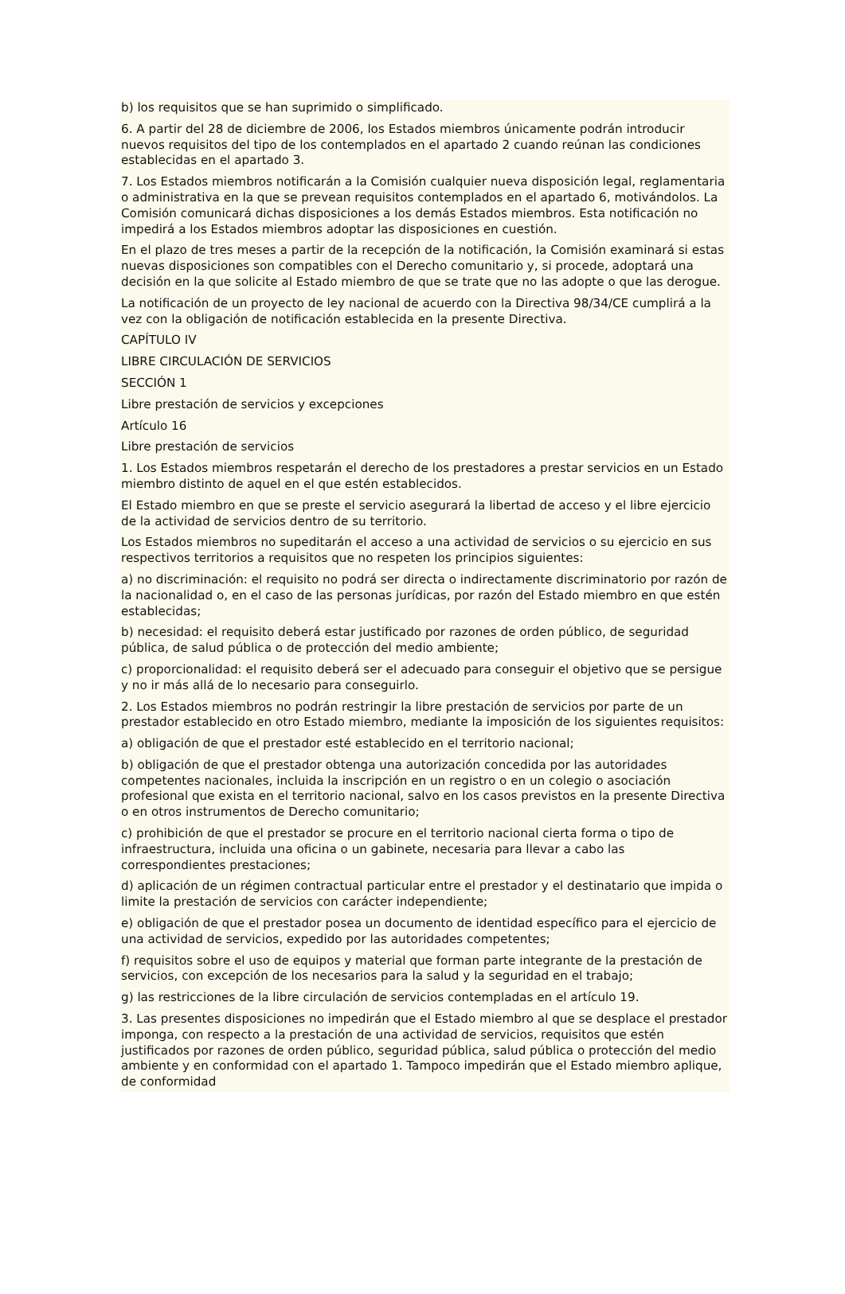b) los requisitos que se han suprimido o simplificado.
6. A partir del 28 de diciembre de 2006, los Estados miembros únicamente podrán introducir nuevos requisitos del tipo de los contemplados en el apartado 2 cuando reúnan las condiciones establecidas en el apartado 3.
7. Los Estados miembros notificarán a la Comisión cualquier nueva disposición legal, reglamentaria o administrativa en la que se prevean requisitos contemplados en el apartado 6, motivándolos. La Comisión comunicará dichas disposiciones a los demás Estados miembros. Esta notificación no impedirá a los Estados miembros adoptar las disposiciones en cuestión.
En el plazo de tres meses a partir de la recepción de la notificación, la Comisión examinará si estas nuevas disposiciones son compatibles con el Derecho comunitario y, si procede, adoptará una decisión en la que solicite al Estado miembro de que se trate que no las adopte o que las derogue.
La notificación de un proyecto de ley nacional de acuerdo con la Directiva 98/34/CE cumplirá a la vez con la obligación de notificación establecida en la presente Directiva.
CAPÍTULO IV
LIBRE CIRCULACIÓN DE SERVICIOS
SECCIÓN 1
Libre prestación de servicios y excepciones
Artículo 16
Libre prestación de servicios
1. Los Estados miembros respetarán el derecho de los prestadores a prestar servicios en un Estado miembro distinto de aquel en el que estén establecidos.
El Estado miembro en que se preste el servicio asegurará la libertad de acceso y el libre ejercicio de la actividad de servicios dentro de su territorio.
Los Estados miembros no supeditarán el acceso a una actividad de servicios o su ejercicio en sus respectivos territorios a requisitos que no respeten los principios siguientes:
a) no discriminación: el requisito no podrá ser directa o indirectamente discriminatorio por razón de la nacionalidad o, en el caso de las personas jurídicas, por razón del Estado miembro en que estén establecidas;
b) necesidad: el requisito deberá estar justificado por razones de orden público, de seguridad pública, de salud pública o de protección del medio ambiente;
c) proporcionalidad: el requisito deberá ser el adecuado para conseguir el objetivo que se persigue y no ir más allá de lo necesario para conseguirlo.
2. Los Estados miembros no podrán restringir la libre prestación de servicios por parte de un prestador establecido en otro Estado miembro, mediante la imposición de los siguientes requisitos:
a) obligación de que el prestador esté establecido en el territorio nacional;
b) obligación de que el prestador obtenga una autorización concedida por las autoridades competentes nacionales, incluida la inscripción en un registro o en un colegio o asociación profesional que exista en el territorio nacional, salvo en los casos previstos en la presente Directiva o en otros instrumentos de Derecho comunitario;
c) prohibición de que el prestador se procure en el territorio nacional cierta forma o tipo de infraestructura, incluida una oficina o un gabinete, necesaria para llevar a cabo las correspondientes prestaciones;
d) aplicación de un régimen contractual particular entre el prestador y el destinatario que impida o limite la prestación de servicios con carácter independiente;
e) obligación de que el prestador posea un documento de identidad específico para el ejercicio de una actividad de servicios, expedido por las autoridades competentes;
f) requisitos sobre el uso de equipos y material que forman parte integrante de la prestación de servicios, con excepción de los necesarios para la salud y la seguridad en el trabajo;
g) las restricciones de la libre circulación de servicios contempladas en el artículo 19.
3. Las presentes disposiciones no impedirán que el Estado miembro al que se desplace el prestador imponga, con respecto a la prestación de una actividad de servicios, requisitos que estén justificados por razones de orden público, seguridad pública, salud pública o protección del medio ambiente y en conformidad con el apartado 1. Tampoco impedirán que el Estado miembro aplique, de conformidad